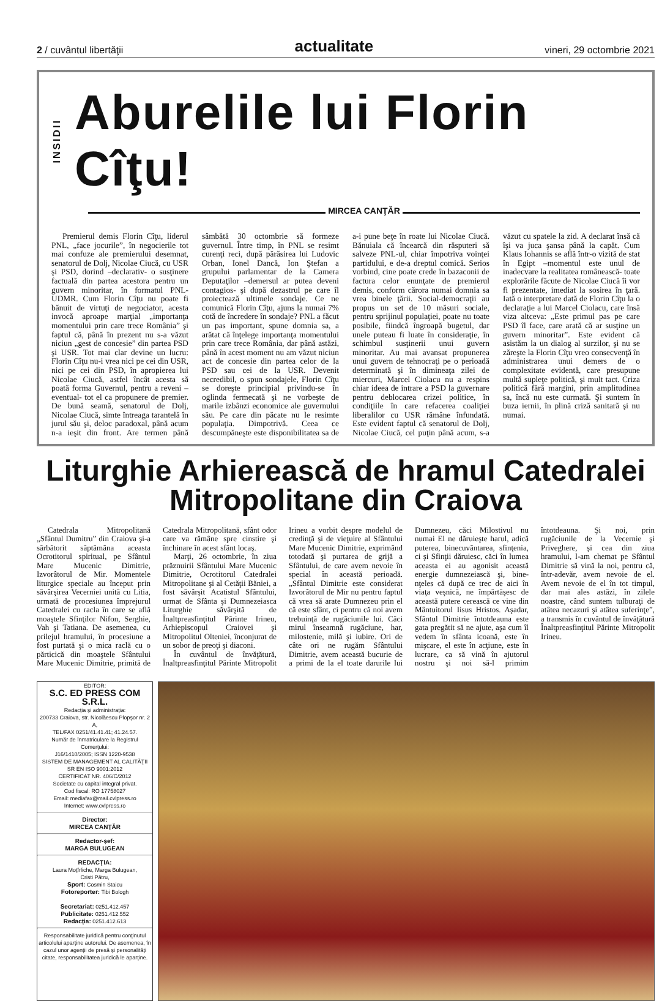2 / cuvântul libertăţii actualitate vineri, 29 octombrie 2021
INSIDII
Aburelile lui Florin Cîţu!
MIRCEA CANŢĂR
Premierul demis Florin Cîţu, liderul PNL, „face jocurile”, în negocierile tot mai confuze ale premierului desemnat, senatorul de Dolj, Nicolae Ciucă, cu USR şi PSD, dorind –declarativ- o susţinere factuală din partea acestora pentru un guvern minoritar, în formatul PNL-UDMR. Cum Florin Cîţu nu poate fi bănuit de virtuţi de negociator, acesta invocă aproape marţial „importanţa momentului prin care trece România” şi faptul că, până în prezent nu s-a văzut niciun „gest de concesie” din partea PSD şi USR. Tot mai clar devine un lucru: Florin Cîţu nu-i vrea nici pe cei din USR, nici pe cei din PSD, în apropierea lui Nicolae Ciucă, astfel încât acesta să poată forma Guvernul, pentru a reveni –eventual- tot el ca propunere de premier. De bună seamă, senatorul de Dolj, Nicolae Ciucă, simte întreaga tarantelă în jurul său şi, deloc paradoxal, până acum n-a ieşit din front. Are termen până sâmbătă 30 octombrie să formeze guvernul. Între timp, în PNL se resimt curenţi reci, după părăsirea lui Ludovic Orban, Ionel Dancă, Ion Ştefan a grupului parlamentar de la Camera Deputaţilor –demersul ar putea deveni contagios- şi după dezastrul pe care îl proiectează ultimele sondaje. Ce ne comunică Florin Cîţu, ajuns la numai 7% cotă de încredere în sondaje? PNL a făcut un pas important, spune domnia sa, a arătat că înţelege importanţa momentului prin care trece România, dar până astăzi, până în acest moment nu am văzut niciun act de concesie din partea celor de la PSD sau cei de la USR. Devenit necredibil, o spun sondajele, Florin Cîţu se doreşte principial privindu-se în oglinda fermecată şi ne vorbeşte de marile izbânzi economice ale guvernului său. Pe care din păcate nu le resimte populaţia. Dimpotrivă. Ceea ce descumpăneşte este disponibilitatea sa de a-i pune beţe în roate lui Nicolae Ciucă. Bănuiala că încearcă din răsputeri să salveze PNL-ul, chiar împotriva voinţei partidului, e de-a dreptul comică. Serios vorbind, cine poate crede în bazaconii de factura celor enunţate de premierul demis, conform cărora numai domnia sa vrea binele ţării. Social-democraţii au propus un set de 10 măsuri sociale, pentru sprijinul populaţiei, poate nu toate posibile, fiindcă îngroapă bugetul, dar unele puteau fi luate în consideraţie, în schimbul susţinerii unui guvern minoritar. Au mai avansat propunerea unui guvern de tehnocraţi pe o perioadă determinată şi în dimineaţa zilei de miercuri, Marcel Ciolacu nu a respins chiar ideea de intrare a PSD la guvernare pentru deblocarea crizei politice, în condiţiile în care refacerea coaliţiei liberalilor cu USR rămâne înfundată. Este evident faptul că senatorul de Dolj, Nicolae Ciucă, cel puţin până acum, s-a văzut cu spatele la zid. A declarat însă că îşi va juca şansa până la capăt. Cum Klaus Iohannis se află într-o vizită de stat în Egipt –momentul este unul de inadecvare la realitatea românească- toate explorările făcute de Nicolae Ciucă îi vor fi prezentate, imediat la sosirea în ţară. Iată o interpretare dată de Florin Cîţu la o declaraţie a lui Marcel Ciolacu, care însă viza altceva: „Este primul pas pe care PSD îl face, care arată că ar susţine un guvern minoritar”. Este evident că asistăm la un dialog al surzilor, şi nu se zăreşte la Florin Cîţu vreo consecvenţă în administrarea unui demers de o complexitate evidentă, care presupune multă supleţe politică, şi mult tact. Criza politică fără margini, prin amplitudinea sa, încă nu este curmată. Şi suntem în buza iernii, în plină criză sanitară şi nu numai.
Liturghie Arhierească de hramul Catedralei Mitropolitane din Craiova
Catedrala Mitropolitană „Sfântul Dumitru” din Craiova şi-a sărbătorit săptămâna aceasta Ocrotitorul spiritual, pe Sfântul Mare Mucenic Dimitrie, Izvorâtorul de Mir. Momentele liturgice speciale au început prin săvârşirea Vecerniei unită cu Litia, urmată de procesiunea împrejurul Catedralei cu racla în care se află moaştele Sfinţilor Nifon, Serghie, Vah şi Tatiana. De asemenea, cu prilejul hramului, în procesiune a fost purtată şi o mica raclă cu o părticică din moaştele Sfântului Mare Mucenic Dimitrie, primită de Catedrala Mitropolitană, sfânt odor care va rămâne spre cinstire şi închinare în acest sfânt locaş.
Marţi, 26 octombrie, în ziua prăznuirii Sfântului Mare Mucenic Dimitrie, Ocrotitorul Catedralei Mitropolitane şi al Cetăţii Băniei, a fost săvârşit Acatistul Sfântului, urmat de Sfânta şi Dumnezeiasca Liturghie săvârşită de Înaltpreasfinţitul Părinte Irineu, Arhiepiscopul Craiovei şi Mitropolitul Olteniei, înconjurat de un sobor de preoţi şi diaconi.
În cuvântul de învăţătură, Înaltpreasfinţitul Părinte Mitropolit Irineu a vorbit despre modelul de credinţă şi de vieţuire al Sfântului Mare Mucenic Dimitrie, exprimând totodată şi purtarea de grijă a Sfântului, de care avem nevoie în special în această perioadă. „Sfântul Dimitrie este considerat Izvorâtorul de Mir nu pentru faptul că vrea să arate Dumnezeu prin el că este sfânt, ci pentru că noi avem trebuinţă de rugăciunile lui. Căci mirul înseamnă rugăciune, har, milostenie, milă şi iubire. Ori de câte ori ne rugăm Sfântului Dimitrie, avem această bucurie de a primi de la el toate darurile lui Dumnezeu, căci Milostivul nu numai El ne dăruieşte harul, adică puterea, binecuvântarea, sfinţenia, ci şi Sfinţii dăruiesc, căci în lumea aceasta ei au agonisit această energie dumnezeiască şi, bine-nţeles că după ce trec de aici în viaţa veşnică, ne împărtăşesc de această putere cerească ce vine din Mântuitorul Iisus Hristos. Aşadar, Sfântul Dimitrie întotdeauna este gata pregătit să ne ajute, aşa cum îl vedem în sfânta icoană, este în mişcare, el este în acţiune, este în lucrare, ca să vină în ajutorul nostru şi noi să-l primim întotdeauna. Şi noi, prin rugăciunile de la Vecernie şi Priveghere, şi cea din ziua hramului, l-am chemat pe Sfântul Dimitrie să vină la noi, pentru că, într-adevăr, avem nevoie de el. Avem nevoie de el în tot timpul, dar mai ales astăzi, în zilele noastre, când suntem tulburaţi de atâtea necazuri şi atâtea suferinţe”, a transmis în cuvântul de învăţătură Înaltpreasfinţitul Părinte Mitropolit Irineu.
EDITOR:
S.C. ED PRESS COM S.R.L.
Redacţia şi administraţia:
200733 Craiova, str. Nicolăescu Plopşor nr. 2 A,
TEL/FAX 0251/41.41.41; 41.24.57.
Număr de înmatriculare la Registrul Comerţului:
J16/1410/2005; ISSN 1220-9538
SISTEM DE MANAGEMENT AL CALITĂŢII
SR EN ISO 9001:2012
CERTIFICAT NR. 406/C/2012
Societate cu capital integral privat.
Cod fiscal: RO 17758027
Email: mediafax@mail.cvlpress.ro
Internet: www.cvlpress.ro
Director:
MIRCEA CANŢĂR
Redactor-şef:
MARGA BULUGEAN
REDACŢIA:
Laura Moţîrliche, Marga Bulugean,
Cristi Pătru,
Sport: Cosmin Staicu
Fotoreporter: Tibi Bologh
Secretariat: 0251.412.457
Publicitate: 0251.412.552
Redacţia: 0251.412.613
Responsabilitate juridică pentru conţinutul articolului aparţine autorului. De asemenea, în cazul unor agenţii de presă şi personalităţi citate, responsabilitatea juridică le aparţine.